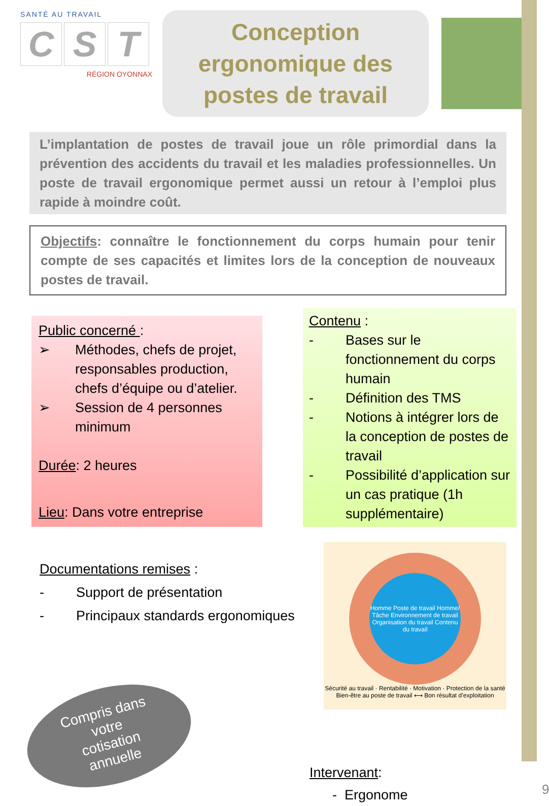SANTÉ AU TRAVAIL
C S T
RÉGION OYONNAX
Conception ergonomique des postes de travail
L’implantation de postes de travail joue un rôle primordial dans la prévention des accidents du travail et les maladies professionnelles. Un poste de travail ergonomique permet aussi un retour à l’emploi plus rapide à moindre coût.
Objectifs: connaître le fonctionnement du corps humain pour tenir compte de ses capacités et limites lors de la conception de nouveaux postes de travail.
Public concerné :
➢ Méthodes, chefs de projet, responsables production, chefs d’équipe ou d’atelier.
➢ Session de 4 personnes minimum
Durée: 2 heures
Lieu: Dans votre entreprise
Contenu :
- Bases sur le fonctionnement du corps humain
- Définition des TMS
- Notions à intégrer lors de la conception de postes de travail
- Possibilité d’application sur un cas pratique (1h supplémentaire)
Documentations remises :
- Support de présentation
- Principaux standards ergonomiques
Homme Poste de travail Homme/ Tâche Environnement de travail Organisation du travail Contenu du travail
Sécurité au travail · Rentabilité · Motivation · Protection de la santé
Bien-être au poste de travail ⟷ Bon résultat d’exploitation
Compris dans
votre
cotisation
annuelle
Intervenant:
- Ergonome
9